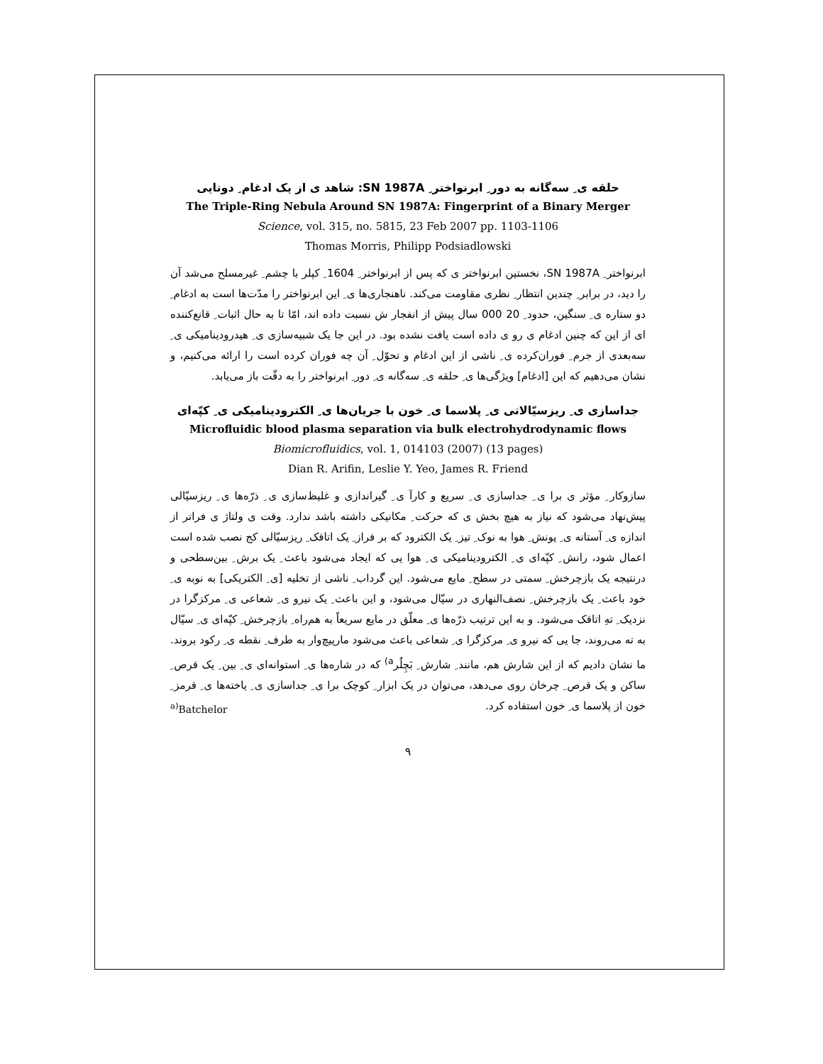حلقه ی ِ سه‌گانه به دور ِ ابرنواختر ِ SN 1987A: شاهد ی از یک ادغام ِ دوتایی
The Triple-Ring Nebula Around SN 1987A: Fingerprint of a Binary Merger
Science, vol. 315, no. 5815, 23 Feb 2007 pp. 1103-1106
Thomas Morris, Philipp Podsiadlowski
ابرنواختر ِ SN 1987A، نخستین ابرنواختر ی که پس از ابرنواختر ِ 1604 ِ کپلر با چشم ِ غیرمسلح می‌شد آن را دید، در برابر ِ چندین انتظار ِ نظری مقاومت می‌کند. ناهنجاری‌ها ی ِ این ابرنواختر را مدّت‌ها است به ادغام ِ دو ستاره ی ِ سنگین، حدود ِ 20 000 سال پیش از انفجار ش نسبت داده اند، امّا تا به حال اثبات ِ قانع‌کننده ای از این که چنین ادغام ی رو ی داده است یافت نشده بود. در این جا یک شبیه‌سازی ی ِ هیدرودینامیکی ی ِ سه‌بعدی از جرم ِ فوران‌کرده ی ِ ناشی از این ادغام و تحوّل ِ آن چه فوران کرده است را ارائه می‌کنیم، و نشان می‌دهیم که این [ادغام] ویژگی‌ها ی ِ حلقه ی ِ سه‌گانه ی ِ دور ِ ابرنواختر را به دقّت باز می‌یابد.
جداسازی ی ِ ریزسیّالاتی ی ِ پلاسما ی ِ خون با جریان‌ها ی ِ الکترودینامیکی ی ِ کپّه‌ای
Microfluidic blood plasma separation via bulk electrohydrodynamic flows
Biomicrofluidics, vol. 1, 014103 (2007) (13 pages)
Dian R. Arifin, Leslie Y. Yeo, James R. Friend
سازوکار ِ مؤثر ی برا ی ِ جداسازی ی ِ سریع و کارآ ی ِ گیراندازی و غلیظ‌سازی ی ِ ذرّه‌ها ی ِ ریزسیّالی پیش‌نهاد می‌شود که نیاز به هیچ بخش ی که حرکت ِ مکانیکی داشته باشد ندارد. وقت ی ولتاژ ی فراتر از اندازه ی ِ آستانه ی ِ یونش ِ هوا به نوک ِ تیز ِ یک الکترود که بر فراز ِ یک اتاقک ِ ریزسیّالی کج نصب شده است اعمال شود، رانش ِ کپّه‌ای ی ِ الکترودینامیکی ی ِ هوا یی که ایجاد می‌شود باعث ِ یک برش ِ بین‌سطحی و درنتیجه یک بازچرخش ِ سمتی در سطح ِ مایع می‌شود. این گرداب ِ ناشی از تخلیه [ی ِ الکتریکی] به نوبه ی ِ خود باعث ِ یک بازچرخش ِ نصف‌النهاری در سیّال می‌شود، و این باعث ِ یک نیرو ی ِ شعاعی ی ِ مرکزگرا در نزدیک ِ تهِ اتاقک می‌شود. و به این ترتیب ذرّه‌ها ی ِ معلّق در مایع سریعاً به هم‌راه ِ بازچرخش ِ کپّه‌ای ی ِ سیّال به ته می‌روند، جا یی که نیرو ی ِ مرکزگرا ی ِ شعاعی باعث می‌شود مارپیچ‌وار به طرف ِ نقطه ی ِ رکود بروند. ما نشان دادیم که از این شارش هم، مانند ِ شارش ِ بَچِلُر<sup>a)</sup> که در شاره‌ها ی ِ استوانه‌ای ی ِ بین ِ یک قرص ِ ساکن و یک قرص ِ چرخان روی می‌دهد، می‌توان در یک ابزار ِ کوچک برا ی ِ جداسازی ی ِ یاخته‌ها ی ِ قرمز ِ خون از پلاسما ی ِ خون استفاده کرد. <sup>a)</sup>Batchelor
۹